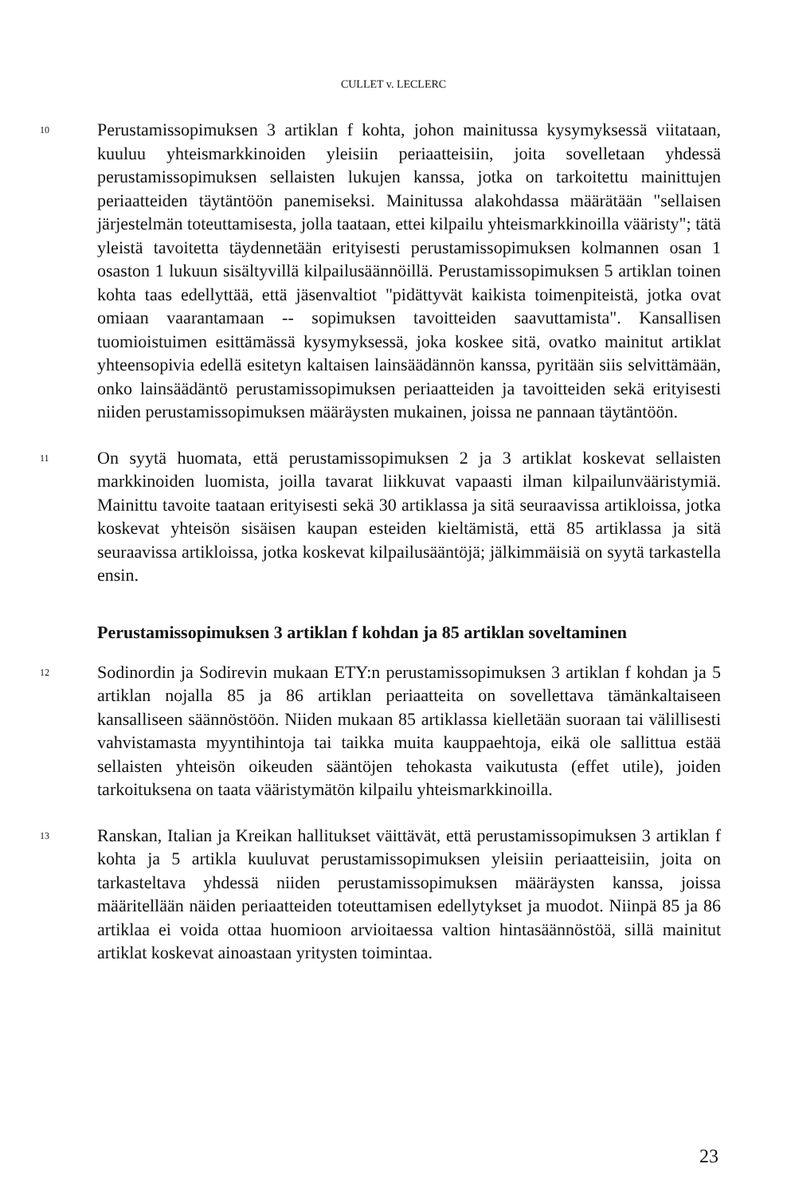CULLET v. LECLERC
10
Perustamissopimuksen 3 artiklan f kohta, johon mainitussa kysymyksessä viitataan, kuuluu yhteismarkkinoiden yleisiin periaatteisiin, joita sovelletaan yhdessä perustamissopimuksen sellaisten lukujen kanssa, jotka on tarkoitettu mainittujen periaatteiden täytäntöön panemiseksi. Mainitussa alakohdassa määrätään "sellaisen järjestelmän toteuttamisesta, jolla taataan, ettei kilpailu yhteismarkkinoilla vääristy"; tätä yleistä tavoitetta täydennetään erityisesti perustamissopimuksen kolmannen osan 1 osaston 1 lukuun sisältyvillä kilpailusäännöillä. Perustamissopimuksen 5 artiklan toinen kohta taas edellyttää, että jäsenvaltiot "pidättyvät kaikista toimenpiteistä, jotka ovat omiaan vaarantamaan -- sopimuksen tavoitteiden saavuttamista". Kansallisen tuomioistuimen esittämässä kysymyksessä, joka koskee sitä, ovatko mainitut artiklat yhteensopivia edellä esitetyn kaltaisen lainsäädännön kanssa, pyritään siis selvittämään, onko lainsäädäntö perustamissopimuksen periaatteiden ja tavoitteiden sekä erityisesti niiden perustamissopimuksen määräysten mukainen, joissa ne pannaan täytäntöön.
11
On syytä huomata, että perustamissopimuksen 2 ja 3 artiklat koskevat sellaisten markkinoiden luomista, joilla tavarat liikkuvat vapaasti ilman kilpailunvääristymiä. Mainittu tavoite taataan erityisesti sekä 30 artiklassa ja sitä seuraavissa artikloissa, jotka koskevat yhteisön sisäisen kaupan esteiden kieltämistä, että 85 artiklassa ja sitä seuraavissa artikloissa, jotka koskevat kilpailusääntöjä; jälkimmäisiä on syytä tarkastella ensin.
Perustamissopimuksen 3 artiklan f kohdan ja 85 artiklan soveltaminen
12
Sodinordin ja Sodirevin mukaan ETY:n perustamissopimuksen 3 artiklan f kohdan ja 5 artiklan nojalla 85 ja 86 artiklan periaatteita on sovellettava tämänkaltaiseen kansalliseen säännöstöön. Niiden mukaan 85 artiklassa kielletään suoraan tai välillisesti vahvistamasta myyntihintoja tai taikka muita kauppaehtoja, eikä ole sallittua estää sellaisten yhteisön oikeuden sääntöjen tehokasta vaikutusta (effet utile), joiden tarkoituksena on taata vääristymätön kilpailu yhteismarkkinoilla.
13
Ranskan, Italian ja Kreikan hallitukset väittävät, että perustamissopimuksen 3 artiklan f kohta ja 5 artikla kuuluvat perustamissopimuksen yleisiin periaatteisiin, joita on tarkasteltava yhdessä niiden perustamissopimuksen määräysten kanssa, joissa määritellään näiden periaatteiden toteuttamisen edellytykset ja muodot. Niinpä 85 ja 86 artiklaa ei voida ottaa huomioon arvioitaessa valtion hintasäännöstöä, sillä mainitut artiklat koskevat ainoastaan yritysten toimintaa.
23